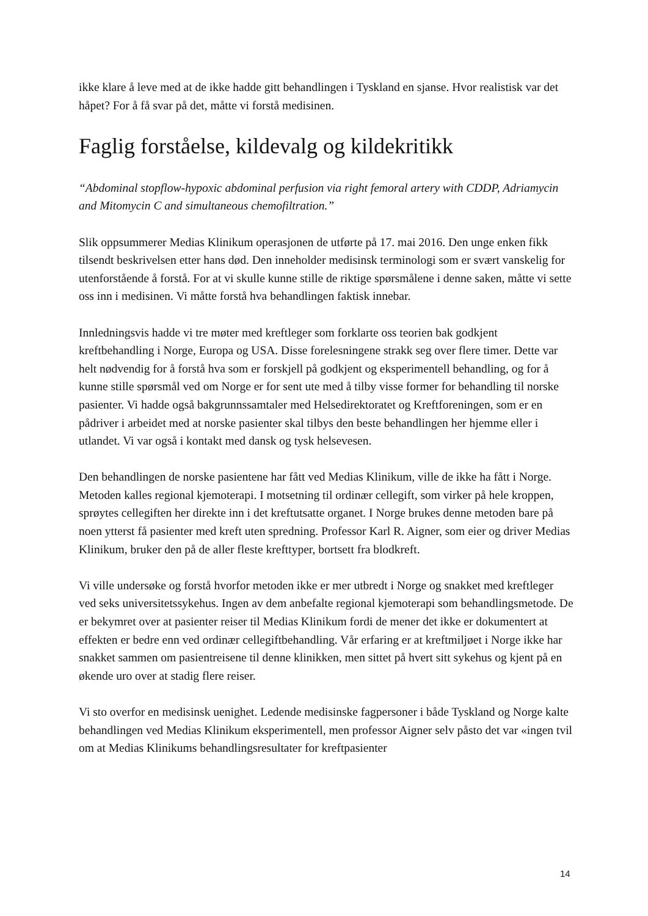ikke klare å leve med at de ikke hadde gitt behandlingen i Tyskland en sjanse. Hvor realistisk var det håpet? For å få svar på det, måtte vi forstå medisinen.
Faglig forståelse, kildevalg og kildekritikk
“Abdominal stopflow-hypoxic abdominal perfusion via right femoral artery with CDDP, Adriamycin and Mitomycin C and simultaneous chemofiltration.”
Slik oppsummerer Medias Klinikum operasjonen de utførte på 17. mai 2016. Den unge enken fikk tilsendt beskrivelsen etter hans død. Den inneholder medisinsk terminologi som er svært vanskelig for utenforstående å forstå. For at vi skulle kunne stille de riktige spørsmålene i denne saken, måtte vi sette oss inn i medisinen. Vi måtte forstå hva behandlingen faktisk innebar.
Innledningsvis hadde vi tre møter med kreftleger som forklarte oss teorien bak godkjent kreftbehandling i Norge, Europa og USA. Disse forelesningene strakk seg over flere timer. Dette var helt nødvendig for å forstå hva som er forskjell på godkjent og eksperimentell behandling, og for å kunne stille spørsmål ved om Norge er for sent ute med å tilby visse former for behandling til norske pasienter. Vi hadde også bakgrunnssamtaler med Helsedirektoratet og Kreftforeningen, som er en pådriver i arbeidet med at norske pasienter skal tilbys den beste behandlingen her hjemme eller i utlandet. Vi var også i kontakt med dansk og tysk helsevesen.
Den behandlingen de norske pasientene har fått ved Medias Klinikum, ville de ikke ha fått i Norge. Metoden kalles regional kjemoterapi. I motsetning til ordinær cellegift, som virker på hele kroppen, sprøytes cellegiften her direkte inn i det kreftutsatte organet. I Norge brukes denne metoden bare på noen ytterst få pasienter med kreft uten spredning. Professor Karl R. Aigner, som eier og driver Medias Klinikum, bruker den på de aller fleste krefttyper, bortsett fra blodkreft.
Vi ville undersøke og forstå hvorfor metoden ikke er mer utbredt i Norge og snakket med kreftleger ved seks universitetssykehus. Ingen av dem anbefalte regional kjemoterapi som behandlingsmetode. De er bekymret over at pasienter reiser til Medias Klinikum fordi de mener det ikke er dokumentert at effekten er bedre enn ved ordinær cellegiftbehandling. Vår erfaring er at kreftmiljøet i Norge ikke har snakket sammen om pasientreisene til denne klinikken, men sittet på hvert sitt sykehus og kjent på en økende uro over at stadig flere reiser.
Vi sto overfor en medisinsk uenighet. Ledende medisinske fagpersoner i både Tyskland og Norge kalte behandlingen ved Medias Klinikum eksperimentell, men professor Aigner selv påsto det var «ingen tvil om at Medias Klinikums behandlingsresultater for kreftpasienter
14